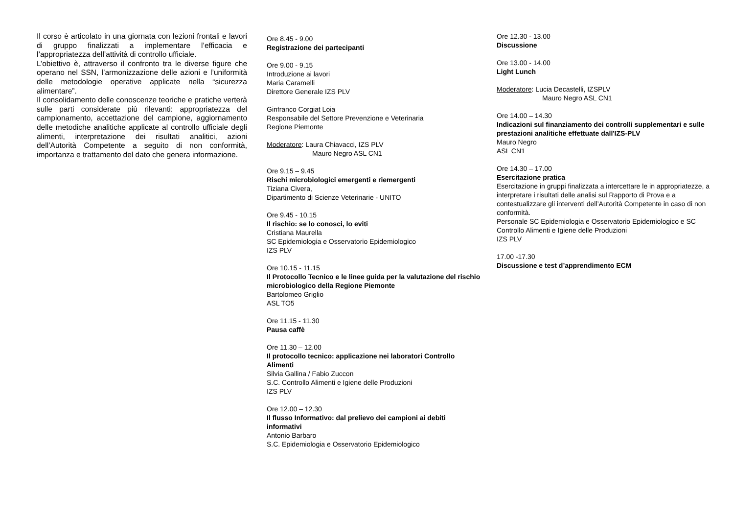Il corso è articolato in una giornata con lezioni frontali e lavori di gruppo finalizzati a implementare l’efficacia e l’appropriatezza dell’attività di controllo ufficiale.
L’obiettivo è, attraverso il confronto tra le diverse figure che operano nel SSN, l’armonizzazione delle azioni e l’uniformità delle metodologie operative applicate nella “sicurezza alimentare”.
Il consolidamento delle conoscenze teoriche e pratiche verterà sulle parti considerate più rilevanti: appropriatezza del campionamento, accettazione del campione, aggiornamento delle metodiche analitiche applicate al controllo ufficiale degli alimenti, interpretazione dei risultati analitici, azioni dell’Autorità Competente a seguito di non conformità, importanza e trattamento del dato che genera informazione.
Ore 8.45 - 9.00
Registrazione dei partecipanti
Ore 9.00 - 9.15
Introduzione ai lavori
Maria Caramelli
Direttore Generale IZS PLV
Ginfranco Corgiat Loia
Responsabile del Settore Prevenzione e Veterinaria
Regione Piemonte
Moderatore: Laura Chiavacci, IZS PLV
Mauro Negro ASL CN1
Ore 9.15 – 9.45
Rischi microbiologici emergenti e riemergenti
Tiziana Civera,
Dipartimento di Scienze Veterinarie - UNITO
Ore 9.45 - 10.15
Il rischio: se lo conosci, lo eviti
Cristiana Maurella
SC Epidemiologia e Osservatorio Epidemiologico
IZS PLV
Ore 10.15 - 11.15
Il Protocollo Tecnico e le linee guida per la valutazione del rischio microbiologico della Regione Piemonte
Bartolomeo Griglio
ASL TO5
Ore 11.15 - 11.30
Pausa caffè
Ore 11.30 – 12.00
Il protocollo tecnico: applicazione nei laboratori Controllo Alimenti
Silvia Gallina / Fabio Zuccon
S.C. Controllo Alimenti e Igiene delle Produzioni
IZS PLV
Ore 12.00 – 12.30
Il flusso Informativo: dal prelievo dei campioni ai debiti informativi
Antonio Barbaro
S.C. Epidemiologia e Osservatorio Epidemiologico
Ore 12.30 - 13.00
Discussione
Ore 13.00 - 14.00
Light Lunch
Moderatore: Lucia Decastelli, IZSPLV
Mauro Negro ASL CN1
Ore 14.00 – 14.30
Indicazioni sul finanziamento dei controlli supplementari e sulle prestazioni analitiche effettuate dall'IZS-PLV
Mauro Negro
ASL CN1
Ore 14.30 – 17.00
Esercitazione pratica
Esercitazione in gruppi finalizzata a intercettare le in appropriatezze, a interpretare i risultati delle analisi sul Rapporto di Prova e a contestualizzare gli interventi dell’Autorità Competente in caso di non conformità.
Personale SC Epidemiologia e Osservatorio Epidemiologico e SC Controllo Alimenti e Igiene delle Produzioni
IZS PLV
17.00 -17.30
Discussione e test d’apprendimento ECM